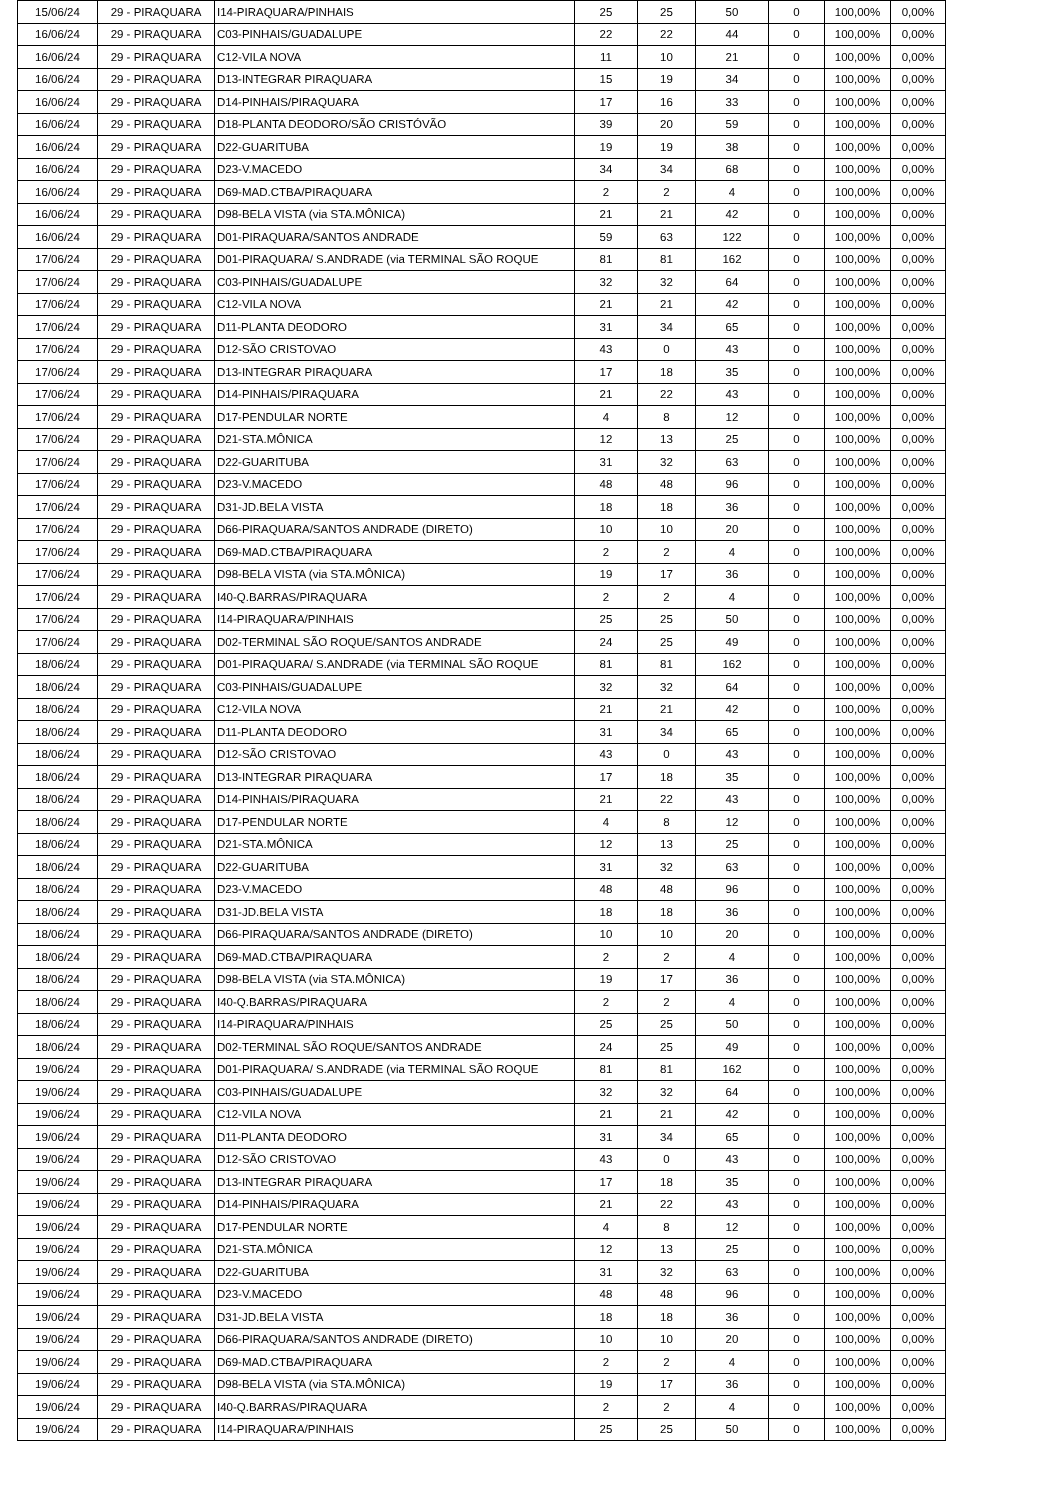| 15/06/24 | 29 - PIRAQUARA | I14-PIRAQUARA/PINHAIS | 25 | 25 | 50 | 0 | 100,00% | 0,00% |
| 16/06/24 | 29 - PIRAQUARA | C03-PINHAIS/GUADALUPE | 22 | 22 | 44 | 0 | 100,00% | 0,00% |
| 16/06/24 | 29 - PIRAQUARA | C12-VILA NOVA | 11 | 10 | 21 | 0 | 100,00% | 0,00% |
| 16/06/24 | 29 - PIRAQUARA | D13-INTEGRAR PIRAQUARA | 15 | 19 | 34 | 0 | 100,00% | 0,00% |
| 16/06/24 | 29 - PIRAQUARA | D14-PINHAIS/PIRAQUARA | 17 | 16 | 33 | 0 | 100,00% | 0,00% |
| 16/06/24 | 29 - PIRAQUARA | D18-PLANTA DEODORO/SÃO CRISTÓVÃO | 39 | 20 | 59 | 0 | 100,00% | 0,00% |
| 16/06/24 | 29 - PIRAQUARA | D22-GUARITUBA | 19 | 19 | 38 | 0 | 100,00% | 0,00% |
| 16/06/24 | 29 - PIRAQUARA | D23-V.MACEDO | 34 | 34 | 68 | 0 | 100,00% | 0,00% |
| 16/06/24 | 29 - PIRAQUARA | D69-MAD.CTBA/PIRAQUARA | 2 | 2 | 4 | 0 | 100,00% | 0,00% |
| 16/06/24 | 29 - PIRAQUARA | D98-BELA VISTA (via STA.MÔNICA) | 21 | 21 | 42 | 0 | 100,00% | 0,00% |
| 16/06/24 | 29 - PIRAQUARA | D01-PIRAQUARA/SANTOS ANDRADE | 59 | 63 | 122 | 0 | 100,00% | 0,00% |
| 17/06/24 | 29 - PIRAQUARA | D01-PIRAQUARA/ S.ANDRADE (via TERMINAL SÃO ROQUE | 81 | 81 | 162 | 0 | 100,00% | 0,00% |
| 17/06/24 | 29 - PIRAQUARA | C03-PINHAIS/GUADALUPE | 32 | 32 | 64 | 0 | 100,00% | 0,00% |
| 17/06/24 | 29 - PIRAQUARA | C12-VILA NOVA | 21 | 21 | 42 | 0 | 100,00% | 0,00% |
| 17/06/24 | 29 - PIRAQUARA | D11-PLANTA DEODORO | 31 | 34 | 65 | 0 | 100,00% | 0,00% |
| 17/06/24 | 29 - PIRAQUARA | D12-SÃO CRISTOVAO | 43 | 0 | 43 | 0 | 100,00% | 0,00% |
| 17/06/24 | 29 - PIRAQUARA | D13-INTEGRAR PIRAQUARA | 17 | 18 | 35 | 0 | 100,00% | 0,00% |
| 17/06/24 | 29 - PIRAQUARA | D14-PINHAIS/PIRAQUARA | 21 | 22 | 43 | 0 | 100,00% | 0,00% |
| 17/06/24 | 29 - PIRAQUARA | D17-PENDULAR NORTE | 4 | 8 | 12 | 0 | 100,00% | 0,00% |
| 17/06/24 | 29 - PIRAQUARA | D21-STA.MÔNICA | 12 | 13 | 25 | 0 | 100,00% | 0,00% |
| 17/06/24 | 29 - PIRAQUARA | D22-GUARITUBA | 31 | 32 | 63 | 0 | 100,00% | 0,00% |
| 17/06/24 | 29 - PIRAQUARA | D23-V.MACEDO | 48 | 48 | 96 | 0 | 100,00% | 0,00% |
| 17/06/24 | 29 - PIRAQUARA | D31-JD.BELA VISTA | 18 | 18 | 36 | 0 | 100,00% | 0,00% |
| 17/06/24 | 29 - PIRAQUARA | D66-PIRAQUARA/SANTOS ANDRADE (DIRETO) | 10 | 10 | 20 | 0 | 100,00% | 0,00% |
| 17/06/24 | 29 - PIRAQUARA | D69-MAD.CTBA/PIRAQUARA | 2 | 2 | 4 | 0 | 100,00% | 0,00% |
| 17/06/24 | 29 - PIRAQUARA | D98-BELA VISTA (via STA.MÔNICA) | 19 | 17 | 36 | 0 | 100,00% | 0,00% |
| 17/06/24 | 29 - PIRAQUARA | I40-Q.BARRAS/PIRAQUARA | 2 | 2 | 4 | 0 | 100,00% | 0,00% |
| 17/06/24 | 29 - PIRAQUARA | I14-PIRAQUARA/PINHAIS | 25 | 25 | 50 | 0 | 100,00% | 0,00% |
| 17/06/24 | 29 - PIRAQUARA | D02-TERMINAL SÃO ROQUE/SANTOS ANDRADE | 24 | 25 | 49 | 0 | 100,00% | 0,00% |
| 18/06/24 | 29 - PIRAQUARA | D01-PIRAQUARA/ S.ANDRADE (via TERMINAL SÃO ROQUE | 81 | 81 | 162 | 0 | 100,00% | 0,00% |
| 18/06/24 | 29 - PIRAQUARA | C03-PINHAIS/GUADALUPE | 32 | 32 | 64 | 0 | 100,00% | 0,00% |
| 18/06/24 | 29 - PIRAQUARA | C12-VILA NOVA | 21 | 21 | 42 | 0 | 100,00% | 0,00% |
| 18/06/24 | 29 - PIRAQUARA | D11-PLANTA DEODORO | 31 | 34 | 65 | 0 | 100,00% | 0,00% |
| 18/06/24 | 29 - PIRAQUARA | D12-SÃO CRISTOVAO | 43 | 0 | 43 | 0 | 100,00% | 0,00% |
| 18/06/24 | 29 - PIRAQUARA | D13-INTEGRAR PIRAQUARA | 17 | 18 | 35 | 0 | 100,00% | 0,00% |
| 18/06/24 | 29 - PIRAQUARA | D14-PINHAIS/PIRAQUARA | 21 | 22 | 43 | 0 | 100,00% | 0,00% |
| 18/06/24 | 29 - PIRAQUARA | D17-PENDULAR NORTE | 4 | 8 | 12 | 0 | 100,00% | 0,00% |
| 18/06/24 | 29 - PIRAQUARA | D21-STA.MÔNICA | 12 | 13 | 25 | 0 | 100,00% | 0,00% |
| 18/06/24 | 29 - PIRAQUARA | D22-GUARITUBA | 31 | 32 | 63 | 0 | 100,00% | 0,00% |
| 18/06/24 | 29 - PIRAQUARA | D23-V.MACEDO | 48 | 48 | 96 | 0 | 100,00% | 0,00% |
| 18/06/24 | 29 - PIRAQUARA | D31-JD.BELA VISTA | 18 | 18 | 36 | 0 | 100,00% | 0,00% |
| 18/06/24 | 29 - PIRAQUARA | D66-PIRAQUARA/SANTOS ANDRADE (DIRETO) | 10 | 10 | 20 | 0 | 100,00% | 0,00% |
| 18/06/24 | 29 - PIRAQUARA | D69-MAD.CTBA/PIRAQUARA | 2 | 2 | 4 | 0 | 100,00% | 0,00% |
| 18/06/24 | 29 - PIRAQUARA | D98-BELA VISTA (via STA.MÔNICA) | 19 | 17 | 36 | 0 | 100,00% | 0,00% |
| 18/06/24 | 29 - PIRAQUARA | I40-Q.BARRAS/PIRAQUARA | 2 | 2 | 4 | 0 | 100,00% | 0,00% |
| 18/06/24 | 29 - PIRAQUARA | I14-PIRAQUARA/PINHAIS | 25 | 25 | 50 | 0 | 100,00% | 0,00% |
| 18/06/24 | 29 - PIRAQUARA | D02-TERMINAL SÃO ROQUE/SANTOS ANDRADE | 24 | 25 | 49 | 0 | 100,00% | 0,00% |
| 19/06/24 | 29 - PIRAQUARA | D01-PIRAQUARA/ S.ANDRADE (via TERMINAL SÃO ROQUE | 81 | 81 | 162 | 0 | 100,00% | 0,00% |
| 19/06/24 | 29 - PIRAQUARA | C03-PINHAIS/GUADALUPE | 32 | 32 | 64 | 0 | 100,00% | 0,00% |
| 19/06/24 | 29 - PIRAQUARA | C12-VILA NOVA | 21 | 21 | 42 | 0 | 100,00% | 0,00% |
| 19/06/24 | 29 - PIRAQUARA | D11-PLANTA DEODORO | 31 | 34 | 65 | 0 | 100,00% | 0,00% |
| 19/06/24 | 29 - PIRAQUARA | D12-SÃO CRISTOVAO | 43 | 0 | 43 | 0 | 100,00% | 0,00% |
| 19/06/24 | 29 - PIRAQUARA | D13-INTEGRAR PIRAQUARA | 17 | 18 | 35 | 0 | 100,00% | 0,00% |
| 19/06/24 | 29 - PIRAQUARA | D14-PINHAIS/PIRAQUARA | 21 | 22 | 43 | 0 | 100,00% | 0,00% |
| 19/06/24 | 29 - PIRAQUARA | D17-PENDULAR NORTE | 4 | 8 | 12 | 0 | 100,00% | 0,00% |
| 19/06/24 | 29 - PIRAQUARA | D21-STA.MÔNICA | 12 | 13 | 25 | 0 | 100,00% | 0,00% |
| 19/06/24 | 29 - PIRAQUARA | D22-GUARITUBA | 31 | 32 | 63 | 0 | 100,00% | 0,00% |
| 19/06/24 | 29 - PIRAQUARA | D23-V.MACEDO | 48 | 48 | 96 | 0 | 100,00% | 0,00% |
| 19/06/24 | 29 - PIRAQUARA | D31-JD.BELA VISTA | 18 | 18 | 36 | 0 | 100,00% | 0,00% |
| 19/06/24 | 29 - PIRAQUARA | D66-PIRAQUARA/SANTOS ANDRADE (DIRETO) | 10 | 10 | 20 | 0 | 100,00% | 0,00% |
| 19/06/24 | 29 - PIRAQUARA | D69-MAD.CTBA/PIRAQUARA | 2 | 2 | 4 | 0 | 100,00% | 0,00% |
| 19/06/24 | 29 - PIRAQUARA | D98-BELA VISTA (via STA.MÔNICA) | 19 | 17 | 36 | 0 | 100,00% | 0,00% |
| 19/06/24 | 29 - PIRAQUARA | I40-Q.BARRAS/PIRAQUARA | 2 | 2 | 4 | 0 | 100,00% | 0,00% |
| 19/06/24 | 29 - PIRAQUARA | I14-PIRAQUARA/PINHAIS | 25 | 25 | 50 | 0 | 100,00% | 0,00% |